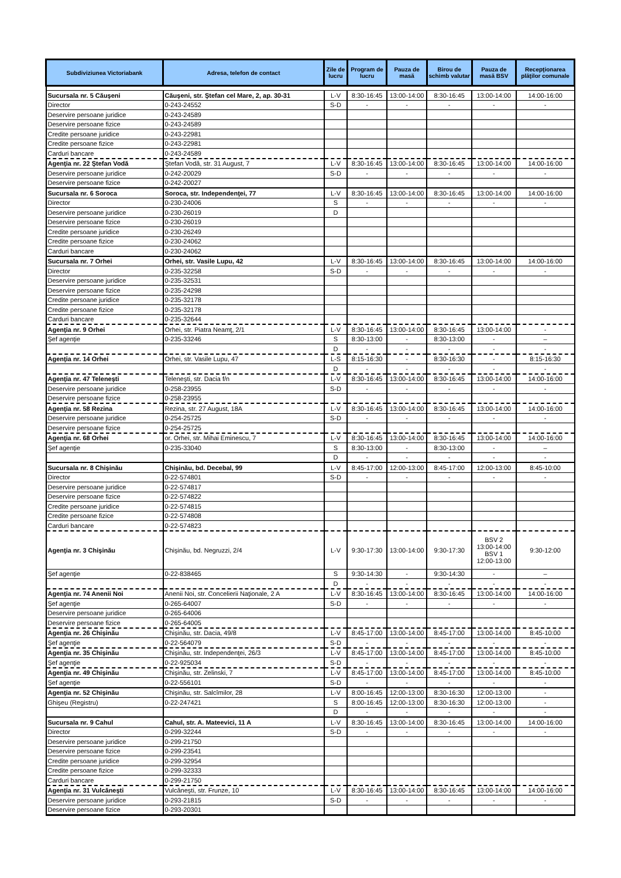| Subdiviziunea Victoriabank | Adresa, telefon de contact | Zile de lucru | Program de lucru | Pauza de masă | Birou de schimb valutar | Pauza de masă BSV | Recepţionarea plăţilor comunale |
| --- | --- | --- | --- | --- | --- | --- | --- |
| Sucursala nr. 5 Căuşeni | Căuşeni, str. Ştefan cel Mare, 2, ap. 30-31 | L-V | 8:30-16:45 | 13:00-14:00 | 8:30-16:45 | 13:00-14:00 | 14:00-16:00 |
| Director | 0-243-24552 | S-D | - | - | - | - | - |
| Deservire persoane juridice | 0-243-24589 | | | | | | |
| Deservire persoane fizice | 0-243-24589 | | | | | | |
| Credite persoane juridice | 0-243-22981 | | | | | | |
| Credite persoane fizice | 0-243-22981 | | | | | | |
| Carduri bancare | 0-243-24589 | | | | | | |
| Agenţia nr. 22 Ştefan Vodă | Ştefan Vodă, str. 31 August, 7 | L-V | 8:30-16:45 | 13:00-14:00 | 8:30-16:45 | 13:00-14:00 | 14:00-16:00 |
| Deservire persoane juridice | 0-242-20029 | S-D | - | - | - | - | - |
| Deservire persoane fizice | 0-242-20027 | | | | | | |
| Sucursala nr. 6 Soroca | Soroca, str. Independenţei, 77 | L-V | 8:30-16:45 | 13:00-14:00 | 8:30-16:45 | 13:00-14:00 | 14:00-16:00 |
| Director | 0-230-24006 | S | - | - | - | - | - |
| Deservire persoane juridice | 0-230-26019 | D | | | | | |
| Deservire persoane fizice | 0-230-26019 | | | | | | |
| Credite persoane juridice | 0-230-26249 | | | | | | |
| Credite persoane fizice | 0-230-24062 | | | | | | |
| Carduri bancare | 0-230-24062 | | | | | | |
| Sucursala nr. 7 Orhei | Orhei, str. Vasile Lupu, 42 | L-V | 8:30-16:45 | 13:00-14:00 | 8:30-16:45 | 13:00-14:00 | 14:00-16:00 |
| Director | 0-235-32258 | S-D | - | - | - | - | - |
| Deservire persoane juridice | 0-235-32531 | | | | | | |
| Deservire persoane fizice | 0-235-24298 | | | | | | |
| Credite persoane juridice | 0-235-32178 | | | | | | |
| Credite persoane fizice | 0-235-32178 | | | | | | |
| Carduri bancare | 0-235-32644 | | | | | | |
| Agenţia nr. 9 Orhei | Orhei, str. Piatra Neamţ, 2/1 | L-V | 8:30-16:45 | 13:00-14:00 | 8:30-16:45 | 13:00-14:00 | - |
| Şef agenţie | 0-235-33246 | S | 8:30-13:00 | - | 8:30-13:00 | - | – |
| | | D | - | - | - | - | - |
| Agenţia nr. 14 Orhei | Orhei, str. Vasile Lupu, 47 | L-S | 8:15-16:30 | - | 8:30-16:30 | - | 8:15-16:30 |
| | | D | - | - | - | - | - |
| Agenţia nr. 47 Teleneşti | Teleneşti, str. Dacia f/n | L-V | 8:30-16:45 | 13:00-14:00 | 8:30-16:45 | 13:00-14:00 | 14:00-16:00 |
| Deservire persoane juridice | 0-258-23955 | S-D | - | - | - | - | - |
| Deservire persoane fizice | 0-258-23955 | | | | | | |
| Agenţia nr. 58 Rezina | Rezina, str. 27 August, 18A | L-V | 8:30-16:45 | 13:00-14:00 | 8:30-16:45 | 13:00-14:00 | 14:00-16:00 |
| Deservire persoane juridice | 0-254-25725 | S-D | - | - | - | - | - |
| Deservire persoane fizice | 0-254-25725 | | | | | | |
| Agenţia nr. 68 Orhei | or. Orhei, str. Mihai Eminescu, 7 | L-V | 8:30-16:45 | 13:00-14:00 | 8:30-16:45 | 13:00-14:00 | 14:00-16:00 |
| Şef agenţie | 0-235-33040 | S | 8:30-13:00 | - | 8:30-13:00 | - | – |
| | | D | - | - | - | - | - |
| Sucursala nr. 8 Chişinău | Chişinău, bd. Decebal, 99 | L-V | 8:45-17:00 | 12:00-13:00 | 8:45-17:00 | 12:00-13:00 | 8:45-10:00 |
| Director | 0-22-574801 | S-D | - | - | - | - | - |
| Deservire persoane juridice | 0-22-574817 | | | | | | |
| Deservire persoane fizice | 0-22-574822 | | | | | | |
| Credite persoane juridice | 0-22-574815 | | | | | | |
| Credite persoane fizice | 0-22-574808 | | | | | | |
| Carduri bancare | 0-22-574823 | | | | | | |
| Agenţia nr. 3 Chişinău | Chişinău, bd. Negruzzi, 2/4 | L-V | 9:30-17:30 | 13:00-14:00 | 9:30-17:30 | BSV 2 13:00-14:00 BSV 1 12:00-13:00 | 9:30-12:00 |
| Şef agenţie | 0-22-838465 | S | 9:30-14:30 | - | 9:30-14:30 | - | – |
| | | D | - | - | - | - | - |
| Agenţia nr. 74 Anenii Noi | Anenii Noi, str. Concelierii Naţionale, 2 A | L-V | 8:30-16:45 | 13:00-14:00 | 8:30-16:45 | 13:00-14:00 | 14:00-16:00 |
| Şef agenţie | 0-265-64007 | S-D | - | - | - | - | - |
| Deservire persoane juridice | 0-265-64006 | | | | | | |
| Deservire persoane fizice | 0-265-64005 | | | | | | |
| Agenţia nr. 26 Chişinău | Chişinău, str. Dacia, 49/8 | L-V | 8:45-17:00 | 13:00-14:00 | 8:45-17:00 | 13:00-14:00 | 8:45-10:00 |
| Şef agenţie | 0-22-564079 | S-D | - | - | - | - | - |
| Agenţia nr. 35 Chişinău | Chişinău, str. Independenţei, 26/3 | L-V | 8:45-17:00 | 13:00-14:00 | 8:45-17:00 | 13:00-14:00 | 8:45-10:00 |
| Şef agenţie | 0-22-925034 | S-D | - | - | - | - | - |
| Agenţia nr. 49 Chişinău | Chişinău, str. Zelinski, 7 | L-V | 8:45-17:00 | 13:00-14:00 | 8:45-17:00 | 13:00-14:00 | 8:45-10:00 |
| Şef agenţie | 0-22-556101 | S-D | - | - | - | - | - |
| Agenţia nr. 52 Chişinău | Chişinău, str. Salcîmilor, 28 | L-V | 8:00-16:45 | 12:00-13:00 | 8:30-16:30 | 12:00-13:00 | - |
| Ghişeu (Registru) | 0-22-247421 | S | 8:00-16:45 | 12:00-13:00 | 8:30-16:30 | 12:00-13:00 | - |
| | | D | - | - | - | - | - |
| Sucursala nr. 9 Cahul | Cahul, str. A. Mateevici, 11 A | L-V | 8:30-16:45 | 13:00-14:00 | 8:30-16:45 | 13:00-14:00 | 14:00-16:00 |
| Director | 0-299-32244 | S-D | - | - | - | - | - |
| Deservire persoane juridice | 0-299-21750 | | | | | | |
| Deservire persoane fizice | 0-299-23541 | | | | | | |
| Credite persoane juridice | 0-299-32954 | | | | | | |
| Credite persoane fizice | 0-299-32333 | | | | | | |
| Carduri bancare | 0-299-21750 | | | | | | |
| Agenţia nr. 31 Vulcăneşti | Vulcăneşti, str. Frunze, 10 | L-V | 8:30-16:45 | 13:00-14:00 | 8:30-16:45 | 13:00-14:00 | 14:00-16:00 |
| Deservire persoane juridice | 0-293-21815 | S-D | - | - | - | - | - |
| Deservire persoane fizice | 0-293-20301 | | | | | | |